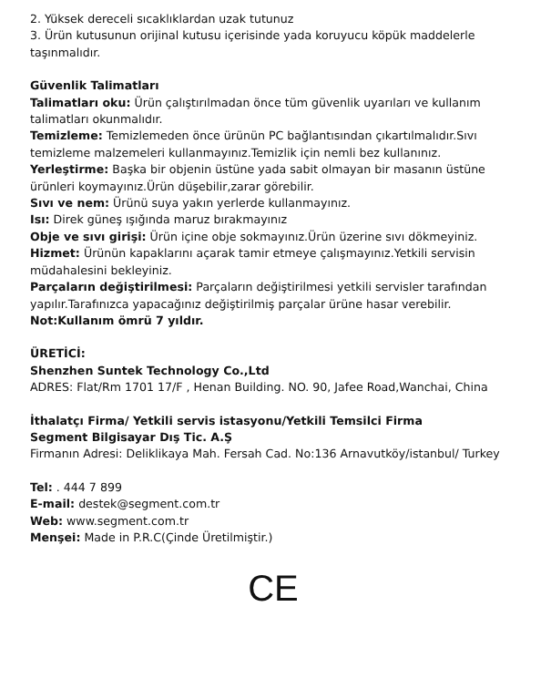2. Yüksek dereceli sıcaklıklardan uzak tutunuz
3. Ürün kutusunun orijinal kutusu içerisinde yada koruyucu köpük maddelerle taşınmalıdır.
Güvenlik Talimatları
Talimatları oku: Ürün çalıştırılmadan önce tüm güvenlik uyarıları ve kullanım talimatları okunmalıdır.
Temizleme: Temizlemeden önce ürünün PC bağlantısından çıkartılmalıdır.Sıvı temizleme malzemeleri kullanmayınız.Temizlik için nemli bez kullanınız.
Yerleştirme: Başka bir objenin üstüne yada sabit olmayan bir masanın üstüne ürünleri koymayınız.Ürün düşebilir,zarar görebilir.
Sıvı ve nem: Ürünü suya yakın yerlerde kullanmayınız.
Isı: Direk güneş ışığında maruz bırakmayınız
Obje ve sıvı girişi: Ürün içine obje sokmayınız.Ürün üzerine sıvı dökmeyiniz.
Hizmet: Ürünün kapaklarını açarak tamir etmeye çalışmayınız.Yetkili servisin müdahalesini bekleyiniz.
Parçaların değiştirilmesi: Parçaların değiştirilmesi yetkili servisler tarafından yapılır.Tarafınızca yapacağınız değiştirilmiş parçalar ürüne hasar verebilir.
Not:Kullanım ömrü 7 yıldır.
ÜRETİCİ:
Shenzhen Suntek Technology Co.,Ltd
ADRES: Flat/Rm 1701 17/F , Henan Building. NO. 90, Jafee Road,Wanchai, China
İthalatçı Firma/ Yetkili servis istasyonu/Yetkili Temsilci Firma
Segment Bilgisayar Dış Tic. A.Ş
Firmanın Adresi: Deliklikaya Mah. Fersah Cad. No:136 Arnavutköy/istanbul/ Turkey
Tel: . 444 7 899
E-mail: destek@segment.com.tr
Web: www.segment.com.tr
Menşei: Made in P.R.C(Çinde Üretilmiştir.)
CE